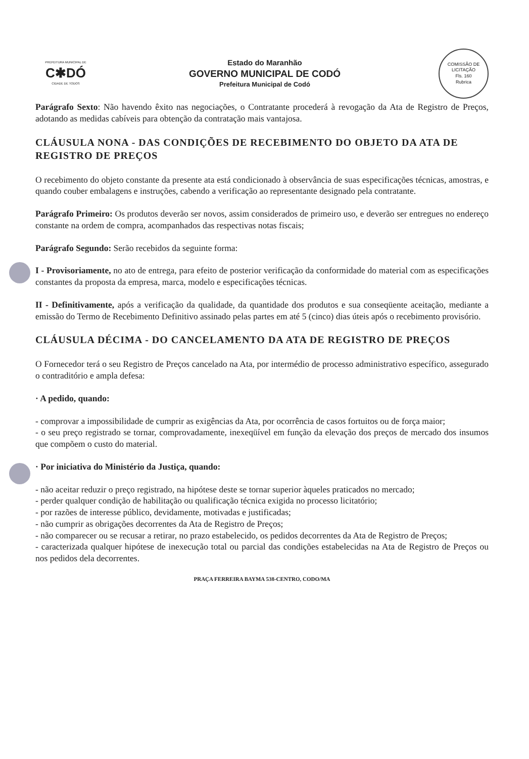PREFEITURA MUNICIPAL DE
C✱DÓ
CIDADE DE TODOS
Estado do Maranhão
GOVERNO MUNICIPAL DE CODÓ
Prefeitura Municipal de Codó
COMISSÃO DE LICITAÇÃO
Fls. 160
Rubrica
Parágrafo Sexto: Não havendo êxito nas negociações, o Contratante procederá à revogação da Ata de Registro de Preços, adotando as medidas cabíveis para obtenção da contratação mais vantajosa.
CLÁUSULA NONA - DAS CONDIÇÕES DE RECEBIMENTO DO OBJETO DA ATA DE REGISTRO DE PREÇOS
O recebimento do objeto constante da presente ata está condicionado à observância de suas especificações técnicas, amostras, e quando couber embalagens e instruções, cabendo a verificação ao representante designado pela contratante.
Parágrafo Primeiro: Os produtos deverão ser novos, assim considerados de primeiro uso, e deverão ser entregues no endereço constante na ordem de compra, acompanhados das respectivas notas fiscais;
Parágrafo Segundo: Serão recebidos da seguinte forma:
I - Provisoriamente, no ato de entrega, para efeito de posterior verificação da conformidade do material com as especificações constantes da proposta da empresa, marca, modelo e especificações técnicas.
II - Definitivamente, após a verificação da qualidade, da quantidade dos produtos e sua conseqüente aceitação, mediante a emissão do Termo de Recebimento Definitivo assinado pelas partes em até 5 (cinco) dias úteis após o recebimento provisório.
CLÁUSULA DÉCIMA - DO CANCELAMENTO DA ATA DE REGISTRO DE PREÇOS
O Fornecedor terá o seu Registro de Preços cancelado na Ata, por intermédio de processo administrativo específico, assegurado o contraditório e ampla defesa:
· A pedido, quando:
- comprovar a impossibilidade de cumprir as exigências da Ata, por ocorrência de casos fortuitos ou de força maior;
- o seu preço registrado se tornar, comprovadamente, inexeqüível em função da elevação dos preços de mercado dos insumos que compõem o custo do material.
· Por iniciativa do Ministério da Justiça, quando:
- não aceitar reduzir o preço registrado, na hipótese deste se tornar superior àqueles praticados no mercado;
- perder qualquer condição de habilitação ou qualificação técnica exigida no processo licitatório;
- por razões de interesse público, devidamente, motivadas e justificadas;
- não cumprir as obrigações decorrentes da Ata de Registro de Preços;
- não comparecer ou se recusar a retirar, no prazo estabelecido, os pedidos decorrentes da Ata de Registro de Preços;
- caracterizada qualquer hipótese de inexecução total ou parcial das condições estabelecidas na Ata de Registro de Preços ou nos pedidos dela decorrentes.
PRAÇA FERREIRA BAYMA 538-CENTRO, CODO/MA